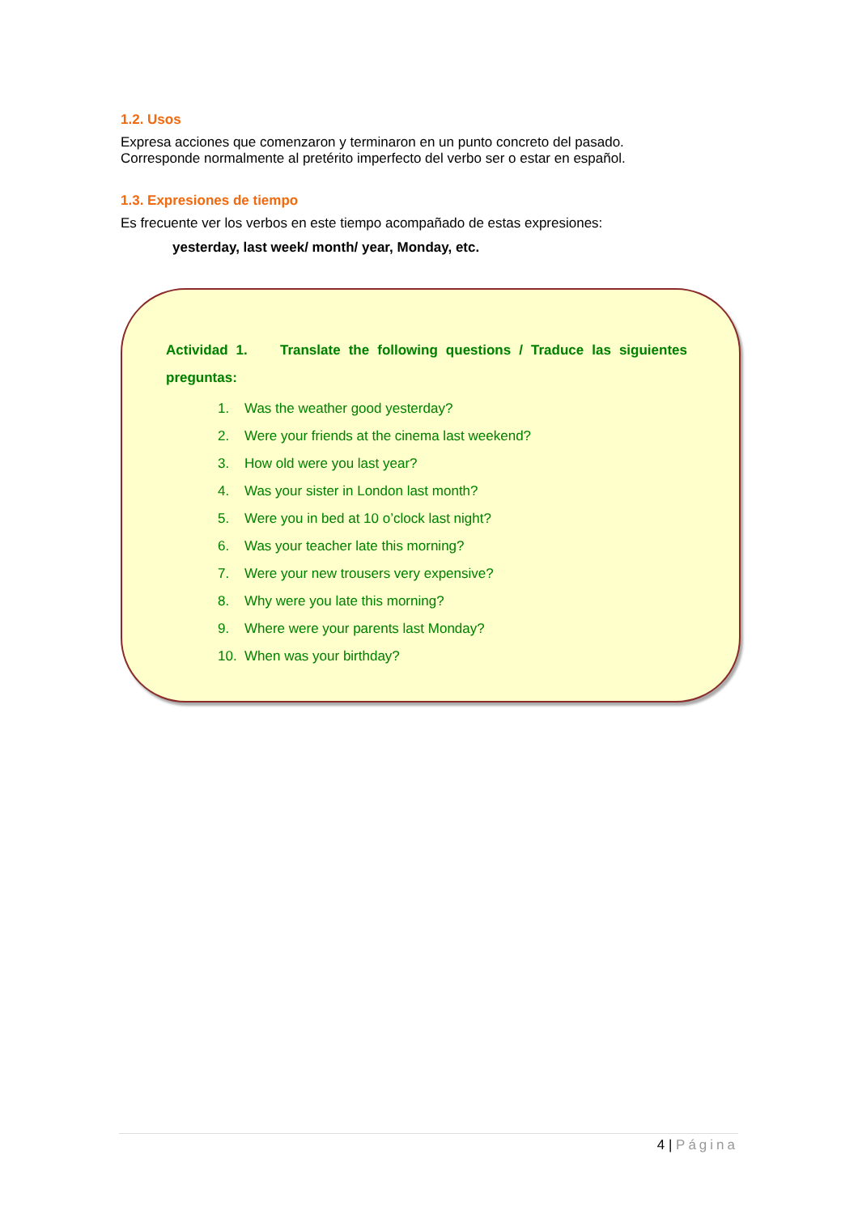1.2. Usos
Expresa acciones que comenzaron y terminaron en un punto concreto del pasado.
Corresponde normalmente al pretérito imperfecto del verbo ser o estar en español.
1.3. Expresiones de tiempo
Es frecuente ver los verbos en este tiempo acompañado de estas expresiones:
yesterday, last week/ month/ year, Monday, etc.
Actividad 1. Translate the following questions / Traduce las siguientes preguntas:
1. Was the weather good yesterday?
2. Were your friends at the cinema last weekend?
3. How old were you last year?
4. Was your sister in London last month?
5. Were you in bed at 10 o’clock last night?
6. Was your teacher late this morning?
7. Were your new trousers very expensive?
8. Why were you late this morning?
9. Where were your parents last Monday?
10. When was your birthday?
4 | Página